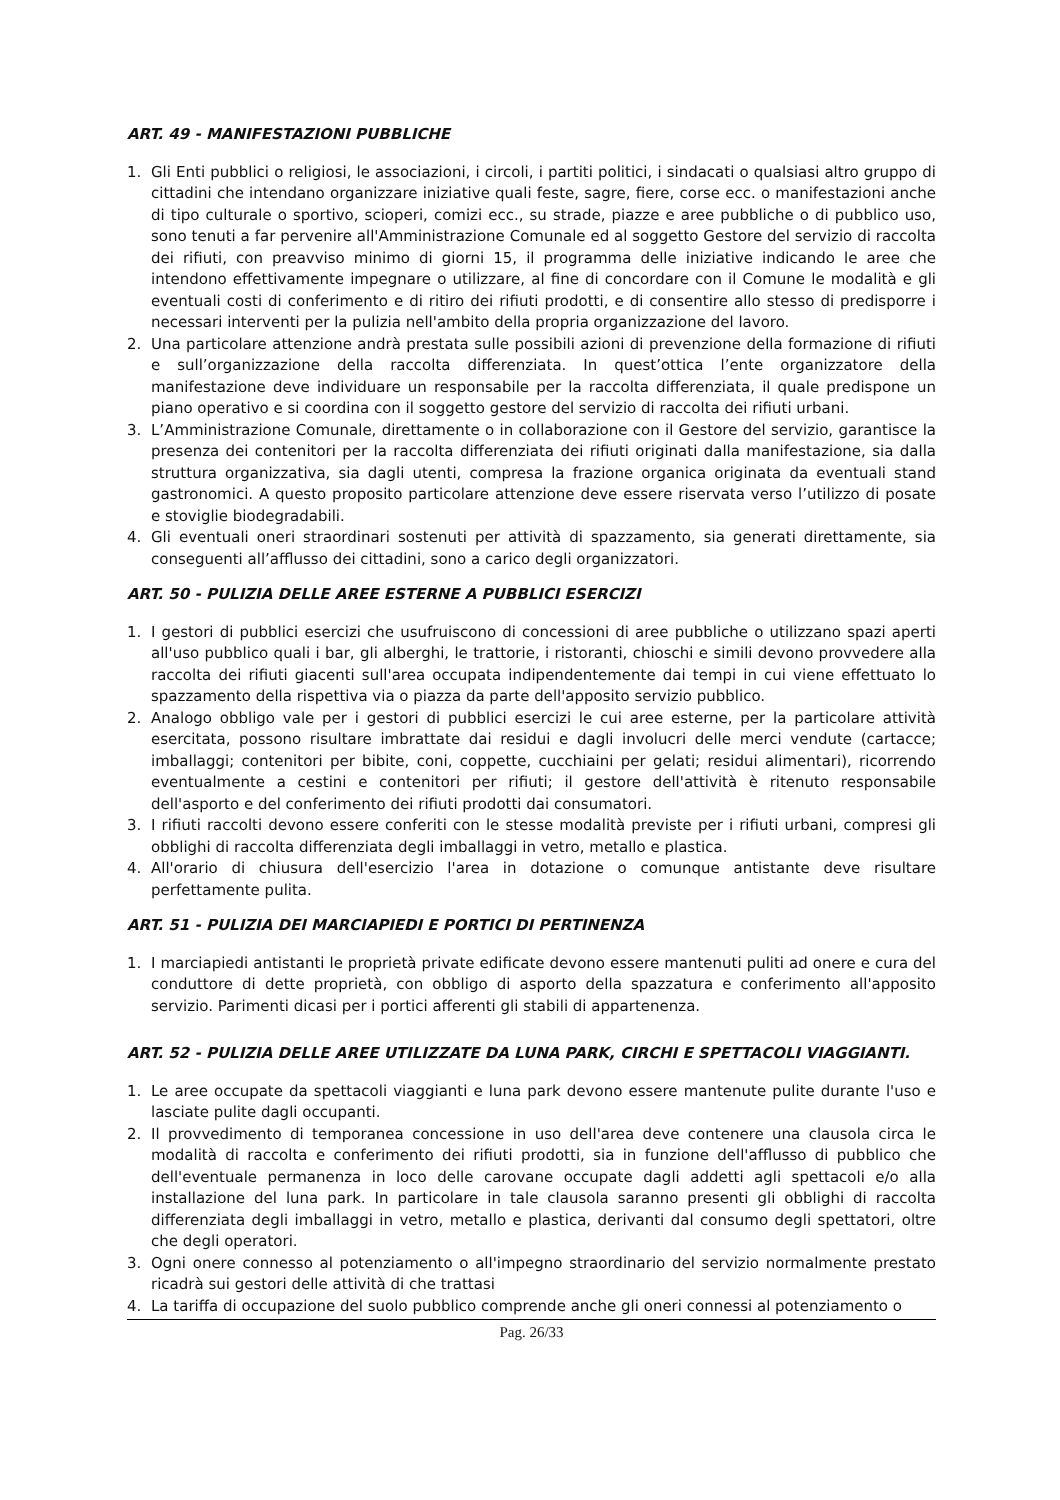ART. 49 - MANIFESTAZIONI PUBBLICHE
1. Gli Enti pubblici o religiosi, le associazioni, i circoli, i partiti politici, i sindacati o qualsiasi altro gruppo di cittadini che intendano organizzare iniziative quali feste, sagre, fiere, corse ecc. o manifestazioni anche di tipo culturale o sportivo, scioperi, comizi ecc., su strade, piazze e aree pubbliche o di pubblico uso, sono tenuti a far pervenire all'Amministrazione Comunale ed al soggetto Gestore del servizio di raccolta dei rifiuti, con preavviso minimo di giorni 15, il programma delle iniziative indicando le aree che intendono effettivamente impegnare o utilizzare, al fine di concordare con il Comune le modalità e gli eventuali costi di conferimento e di ritiro dei rifiuti prodotti, e di consentire allo stesso di predisporre i necessari interventi per la pulizia nell'ambito della propria organizzazione del lavoro.
2. Una particolare attenzione andrà prestata sulle possibili azioni di prevenzione della formazione di rifiuti e sull’organizzazione della raccolta differenziata. In quest’ottica l’ente organizzatore della manifestazione deve individuare un responsabile per la raccolta differenziata, il quale predispone un piano operativo e si coordina con il soggetto gestore del servizio di raccolta dei rifiuti urbani.
3. L’Amministrazione Comunale, direttamente o in collaborazione con il Gestore del servizio, garantisce la presenza dei contenitori per la raccolta differenziata dei rifiuti originati dalla manifestazione, sia dalla struttura organizzativa, sia dagli utenti, compresa la frazione organica originata da eventuali stand gastronomici. A questo proposito particolare attenzione deve essere riservata verso l’utilizzo di posate e stoviglie biodegradabili.
4. Gli eventuali oneri straordinari sostenuti per attività di spazzamento, sia generati direttamente, sia conseguenti all’afflusso dei cittadini, sono a carico degli organizzatori.
ART. 50 - PULIZIA DELLE AREE ESTERNE A PUBBLICI ESERCIZI
1. I gestori di pubblici esercizi che usufruiscono di concessioni di aree pubbliche o utilizzano spazi aperti all'uso pubblico quali i bar, gli alberghi, le trattorie, i ristoranti, chioschi e simili devono provvedere alla raccolta dei rifiuti giacenti sull'area occupata indipendentemente dai tempi in cui viene effettuato lo spazzamento della rispettiva via o piazza da parte dell'apposito servizio pubblico.
2. Analogo obbligo vale per i gestori di pubblici esercizi le cui aree esterne, per la particolare attività esercitata, possono risultare imbrattate dai residui e dagli involucri delle merci vendute (cartacce; imballaggi; contenitori per bibite, coni, coppette, cucchiaini per gelati; residui alimentari), ricorrendo eventualmente a cestini e contenitori per rifiuti; il gestore dell'attività è ritenuto responsabile dell'asporto e del conferimento dei rifiuti prodotti dai consumatori.
3. I rifiuti raccolti devono essere conferiti con le stesse modalità previste per i rifiuti urbani, compresi gli obblighi di raccolta differenziata degli imballaggi in vetro, metallo e plastica.
4. All'orario di chiusura dell'esercizio l'area in dotazione o comunque antistante deve risultare perfettamente pulita.
ART. 51 - PULIZIA DEI MARCIAPIEDI E PORTICI DI PERTINENZA
1. I marciapiedi antistanti le proprietà private edificate devono essere mantenuti puliti ad onere e cura del conduttore di dette proprietà, con obbligo di asporto della spazzatura e conferimento all'apposito servizio. Parimenti dicasi per i portici afferenti gli stabili di appartenenza.
ART. 52 - PULIZIA DELLE AREE UTILIZZATE DA LUNA PARK, CIRCHI E SPETTACOLI VIAGGIANTI.
1. Le aree occupate da spettacoli viaggianti e luna park devono essere mantenute pulite durante l'uso e lasciate pulite dagli occupanti.
2. Il provvedimento di temporanea concessione in uso dell'area deve contenere una clausola circa le modalità di raccolta e conferimento dei rifiuti prodotti, sia in funzione dell'afflusso di pubblico che dell'eventuale permanenza in loco delle carovane occupate dagli addetti agli spettacoli e/o alla installazione del luna park. In particolare in tale clausola saranno presenti gli obblighi di raccolta differenziata degli imballaggi in vetro, metallo e plastica, derivanti dal consumo degli spettatori, oltre che degli operatori.
3. Ogni onere connesso al potenziamento o all'impegno straordinario del servizio normalmente prestato ricadrà sui gestori delle attività di che trattasi
4. La tariffa di occupazione del suolo pubblico comprende anche gli oneri connessi al potenziamento o
Pag. 26/33